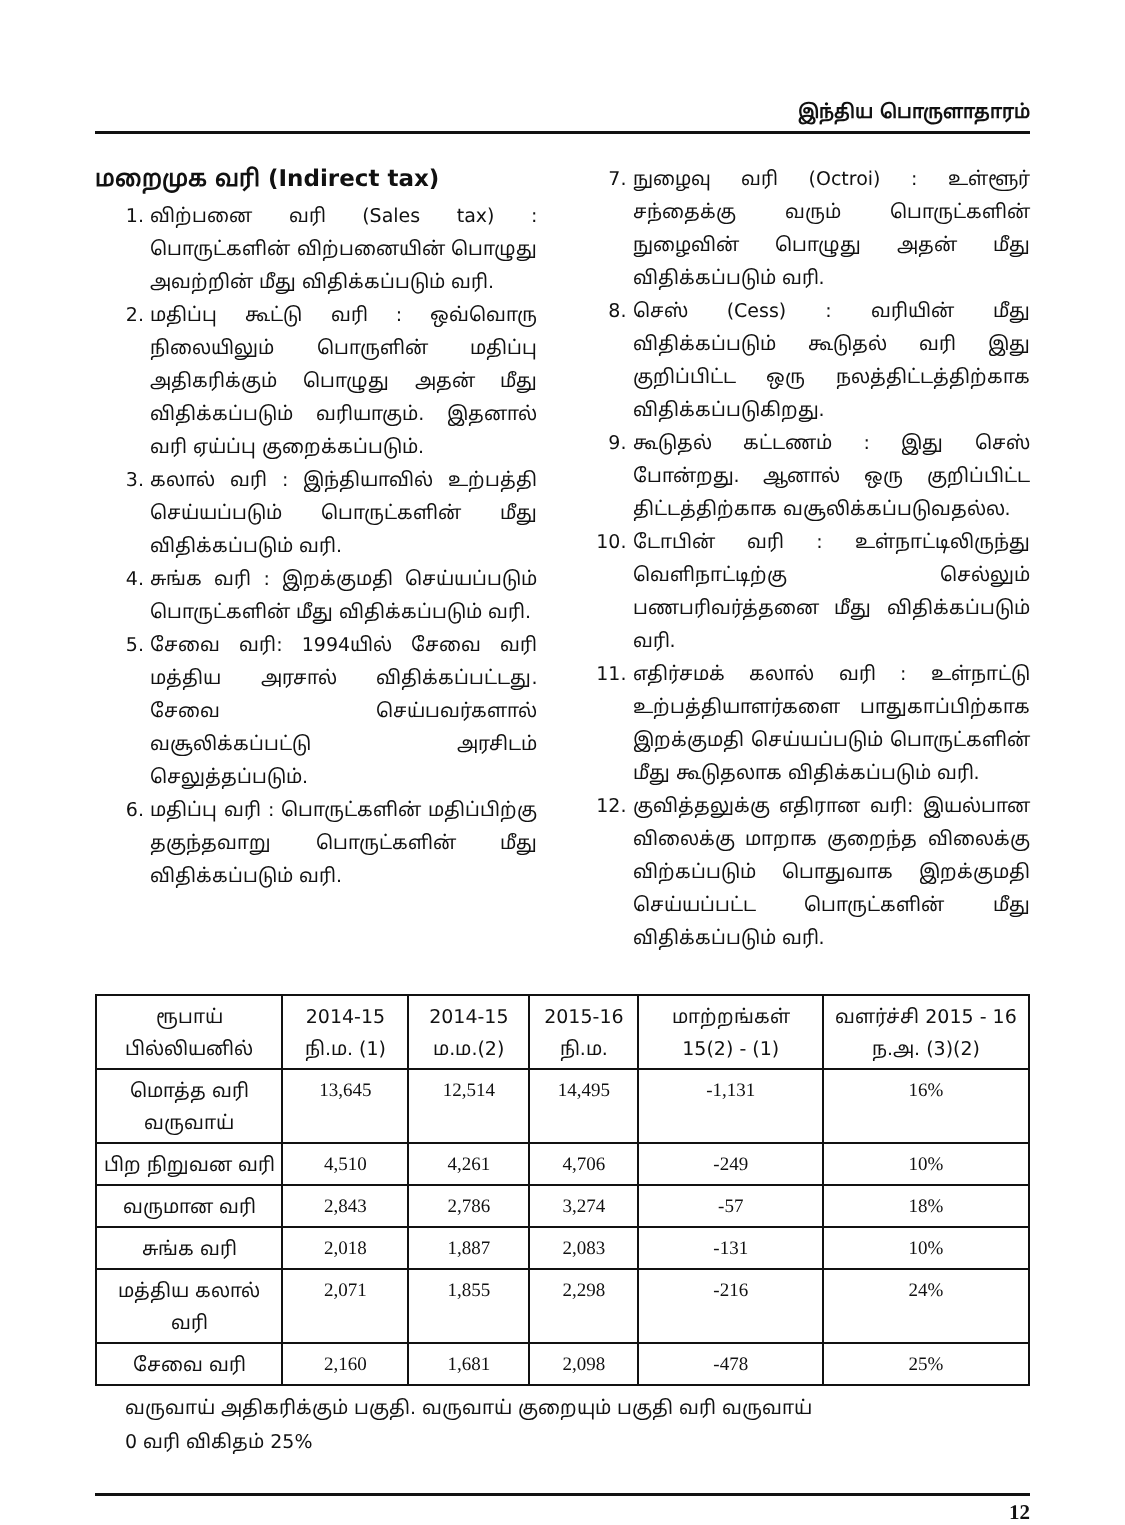இந்திய பொருளாதாரம்
மறைமுக வரி (Indirect tax)
1. விற்பனை வரி (Sales tax) : பொருட்களின் விற்பனையின் பொழுது அவற்றின் மீது விதிக்கப்படும் வரி.
2. மதிப்பு கூட்டு வரி : ஒவ்வொரு நிலையிலும் பொருளின் மதிப்பு அதிகரிக்கும் பொழுது அதன் மீது விதிக்கப்படும் வரியாகும். இதனால் வரி ஏய்ப்பு குறைக்கப்படும்.
3. கலால் வரி : இந்தியாவில் உற்பத்தி செய்யப்படும் பொருட்களின் மீது விதிக்கப்படும் வரி.
4. சுங்க வரி : இறக்குமதி செய்யப்படும் பொருட்களின் மீது விதிக்கப்படும் வரி.
5. சேவை வரி: 1994யில் சேவை வரி மத்திய அரசால் விதிக்கப்பட்டது. சேவை செய்பவர்களால் வசூலிக்கப்பட்டு அரசிடம் செலுத்தப்படும்.
6. மதிப்பு வரி : பொருட்களின் மதிப்பிற்கு தகுந்தவாறு பொருட்களின் மீது விதிக்கப்படும் வரி.
7. நுழைவு வரி (Octroi) : உள்ளூர் சந்தைக்கு வரும் பொருட்களின் நுழைவின் பொழுது அதன் மீது விதிக்கப்படும் வரி.
8. செஸ் (Cess) : வரியின் மீது விதிக்கப்படும் கூடுதல் வரி இது குறிப்பிட்ட ஒரு நலத்திட்டத்திற்காக விதிக்கப்படுகிறது.
9. கூடுதல் கட்டணம் : இது செஸ் போன்றது. ஆனால் ஒரு குறிப்பிட்ட திட்டத்திற்காக வசூலிக்கப்படுவதல்ல.
10. டோபின் வரி : உள்நாட்டிலிருந்து வெளிநாட்டிற்கு செல்லும் பணபரிவர்த்தனை மீது விதிக்கப்படும் வரி.
11. எதிர்சமக் கலால் வரி : உள்நாட்டு உற்பத்தியாளர்களை பாதுகாப்பிற்காக இறக்குமதி செய்யப்படும் பொருட்களின் மீது கூடுதலாக விதிக்கப்படும் வரி.
12. குவித்தலுக்கு எதிரான வரி: இயல்பான விலைக்கு மாறாக குறைந்த விலைக்கு விற்கப்படும் பொதுவாக இறக்குமதி செய்யப்பட்ட பொருட்களின் மீது விதிக்கப்படும் வரி.
| ரூபாய் பில்லியனில் | 2014-15 நி.ம. (1) | 2014-15 ம.ம.(2) | 2015-16 நி.ம. | மாற்றங்கள் 15(2) - (1) | வளர்ச்சி 2015 - 16 ந.அ. (3)(2) |
| --- | --- | --- | --- | --- | --- |
| மொத்த வரி வருவாய் | 13,645 | 12,514 | 14,495 | -1,131 | 16% |
| பிற நிறுவன வரி | 4,510 | 4,261 | 4,706 | -249 | 10% |
| வருமான வரி | 2,843 | 2,786 | 3,274 | -57 | 18% |
| சுங்க வரி | 2,018 | 1,887 | 2,083 | -131 | 10% |
| மத்திய கலால் வரி | 2,071 | 1,855 | 2,298 | -216 | 24% |
| சேவை வரி | 2,160 | 1,681 | 2,098 | -478 | 25% |
வருவாய் அதிகரிக்கும் பகுதி. வருவாய் குறையும் பகுதி வரி வருவாய்
0 வரி விகிதம் 25%
12